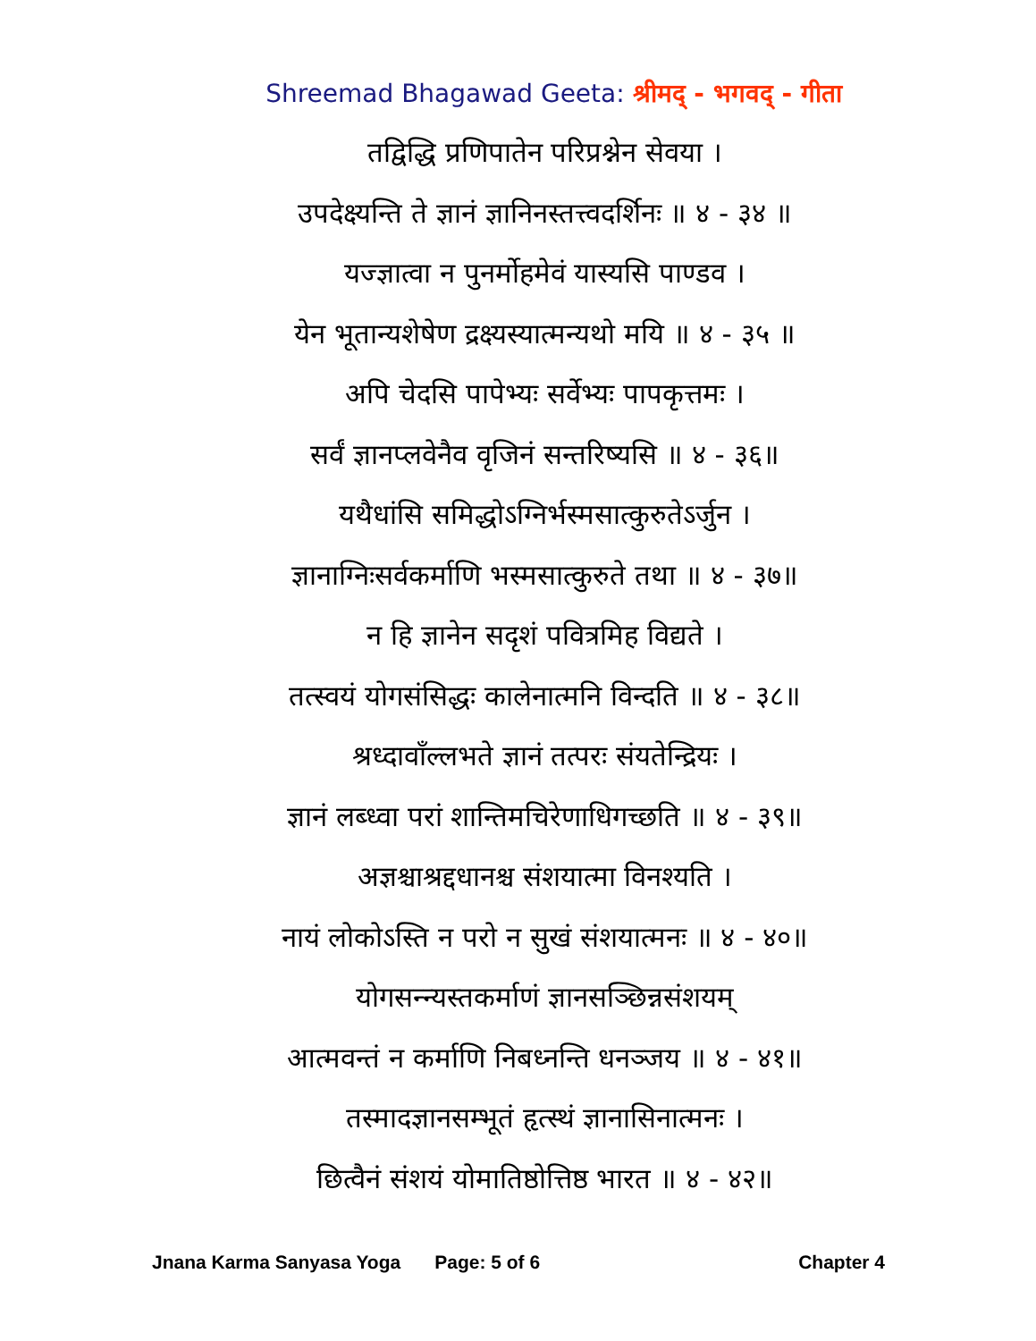Shreemad Bhagawad Geeta: श्रीमद् - भगवद् - गीता
तद्विद्धि प्रणिपातेन परिप्रश्नेन सेवया ।
उपदेक्ष्यन्ति ते ज्ञानं ज्ञानिनस्तत्त्वदर्शिनः ॥ ४ - ३४ ॥
यज्ज्ञात्वा न पुनर्मोहमेवं यास्यसि पाण्डव ।
येन भूतान्यशेषेण द्रक्ष्यस्यात्मन्यथो मयि ॥ ४ - ३५ ॥
अपि चेदसि पापेभ्यः सर्वेभ्यः पापकृत्तमः ।
सर्वं ज्ञानप्लवेनैव वृजिनं सन्तरिष्यसि ॥ ४ - ३६॥
यथैधांसि समिद्धोऽग्निर्भस्मसात्कुरुतेऽर्जुन ।
ज्ञानाग्निःसर्वकर्माणि भस्मसात्कुरुते तथा ॥ ४ - ३७॥
न हि ज्ञानेन सदृशं पवित्रमिह विद्यते ।
तत्स्वयं योगसंसिद्धः कालेनात्मनि विन्दति ॥ ४ - ३८॥
श्रध्दावाँल्लभते ज्ञानं तत्परः संयतेन्द्रियः ।
ज्ञानं लब्ध्वा परां शान्तिमचिरेणाधिगच्छति ॥ ४ - ३९॥
अज्ञश्चाश्रद्दधानश्च संशयात्मा विनश्यति ।
नायं लोकोऽस्ति न परो न सुखं संशयात्मनः ॥ ४ - ४०॥
योगसन्न्यस्तकर्माणं ज्ञानसञ्छिन्नसंशयम्
आत्मवन्तं न कर्माणि निबध्नन्ति धनञ्जय ॥ ४ - ४१॥
तस्मादज्ञानसम्भूतं हृत्स्थं ज्ञानासिनात्मनः ।
छित्वैनं संशयं योमातिष्ठोत्तिष्ठ भारत ॥ ४ - ४२॥
Jnana Karma Sanyasa Yoga Page: 5 of 6 Chapter 4